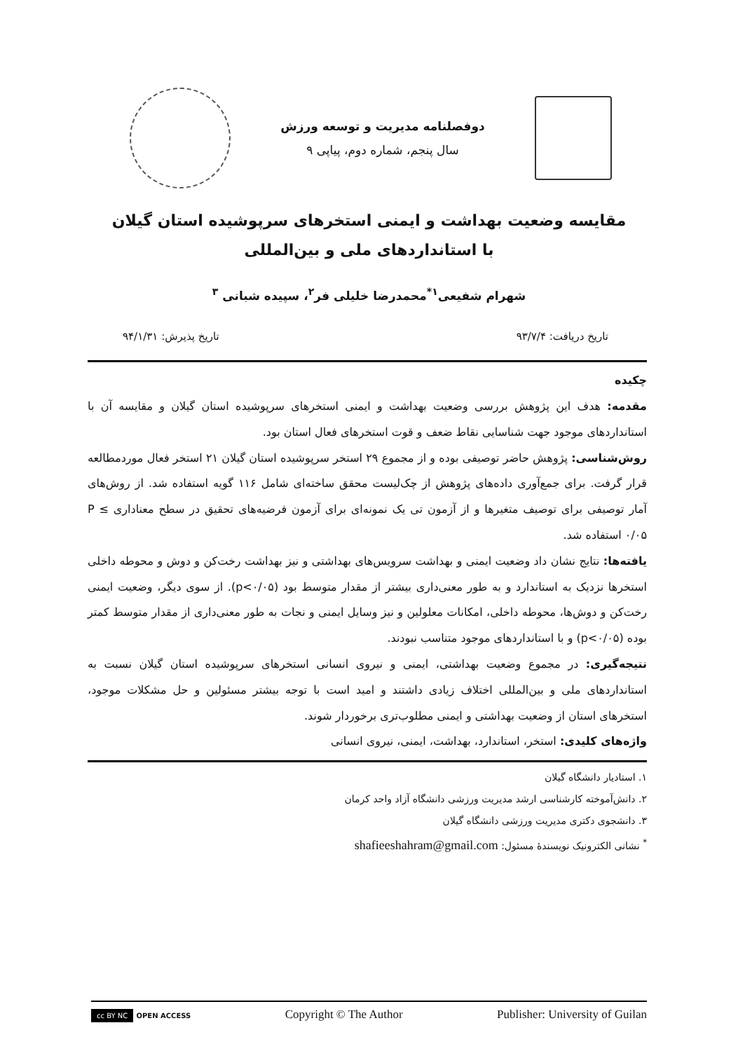دوفصلنامه مدیریت و توسعه ورزش
سال پنجم، شماره دوم، پیاپی ۹
مقایسه وضعیت بهداشت و ایمنی استخرهای سرپوشیده استان گیلان با استانداردهای ملی و بین‌المللی
شهرام شفیعی<sup>۱*</sup>محمدرضا خلیلی فر<sup>۲</sup>، سپیده شبانی <sup>۳</sup>
تاریخ دریافت: ۹۳/۷/۴ تاریخ پذیرش: ۹۴/۱/۳۱
چکیده
مقدمه: هدف این پژوهش بررسی وضعیت بهداشت و ایمنی استخرهای سرپوشیده استان گیلان و مقایسه آن با استانداردهای موجود جهت شناسایی نقاط ضعف و قوت استخرهای فعال استان بود.
روش‌شناسی: پژوهش حاضر توصیفی بوده و از مجموع ۲۹ استخر سرپوشیده استان گیلان ۲۱ استخر فعال موردمطالعه قرار گرفت. برای جمع‌آوری داده‌های پژوهش از چک‌لیست محقق ساخته‌ای شامل ۱۱۶ گویه استفاده شد. از روش‌های آمار توصیفی برای توصیف متغیرها و از آزمون تی یک نمونه‌ای برای آزمون فرضیه‌های تحقیق در سطح معناداری P ≤ ۰/۰۵ استفاده شد.
یافته‌ها: نتایج نشان داد وضعیت ایمنی و بهداشت سرویس‌های بهداشتی و نیز بهداشت رخت‌کن و دوش و محوطه داخلی استخرها نزدیک به استاندارد و به طور معنی‌داری بیشتر از مقدار متوسط بود (p<۰/۰۵). از سوی دیگر، وضعیت ایمنی رخت‌کن و دوش‌ها، محوطه داخلی، امکانات معلولین و نیز وسایل ایمنی و نجات به طور معنی‌داری از مقدار متوسط کمتر بوده (p<۰/۰۵) و با استانداردهای موجود متناسب نبودند.
نتیجه‌گیری: در مجموع وضعیت بهداشتی، ایمنی و نیروی انسانی استخرهای سرپوشیده استان گیلان نسبت به استانداردهای ملی و بین‌المللی اختلاف زیادی داشتند و امید است با توجه بیشتر مسئولین و حل مشکلات موجود، استخرهای استان از وضعیت بهداشتی و ایمنی مطلوب‌تری برخوردار شوند.
واژه‌های کلیدی: استخر، استاندارد، بهداشت، ایمنی، نیروی انسانی
۱. استادیار دانشگاه گیلان
۲. دانش‌آموخته کارشناسی ارشد مدیریت ورزشی دانشگاه آزاد واحد کرمان
۳. دانشجوی دکتری مدیریت ورزشی دانشگاه گیلان
<sup>*</sup> نشانی الکترونیک نویسندهٔ مسئول: shafieeshahram@gmail.com
cc BY NC OPEN ACCESS Copyright © The Author Publisher: University of Guilan